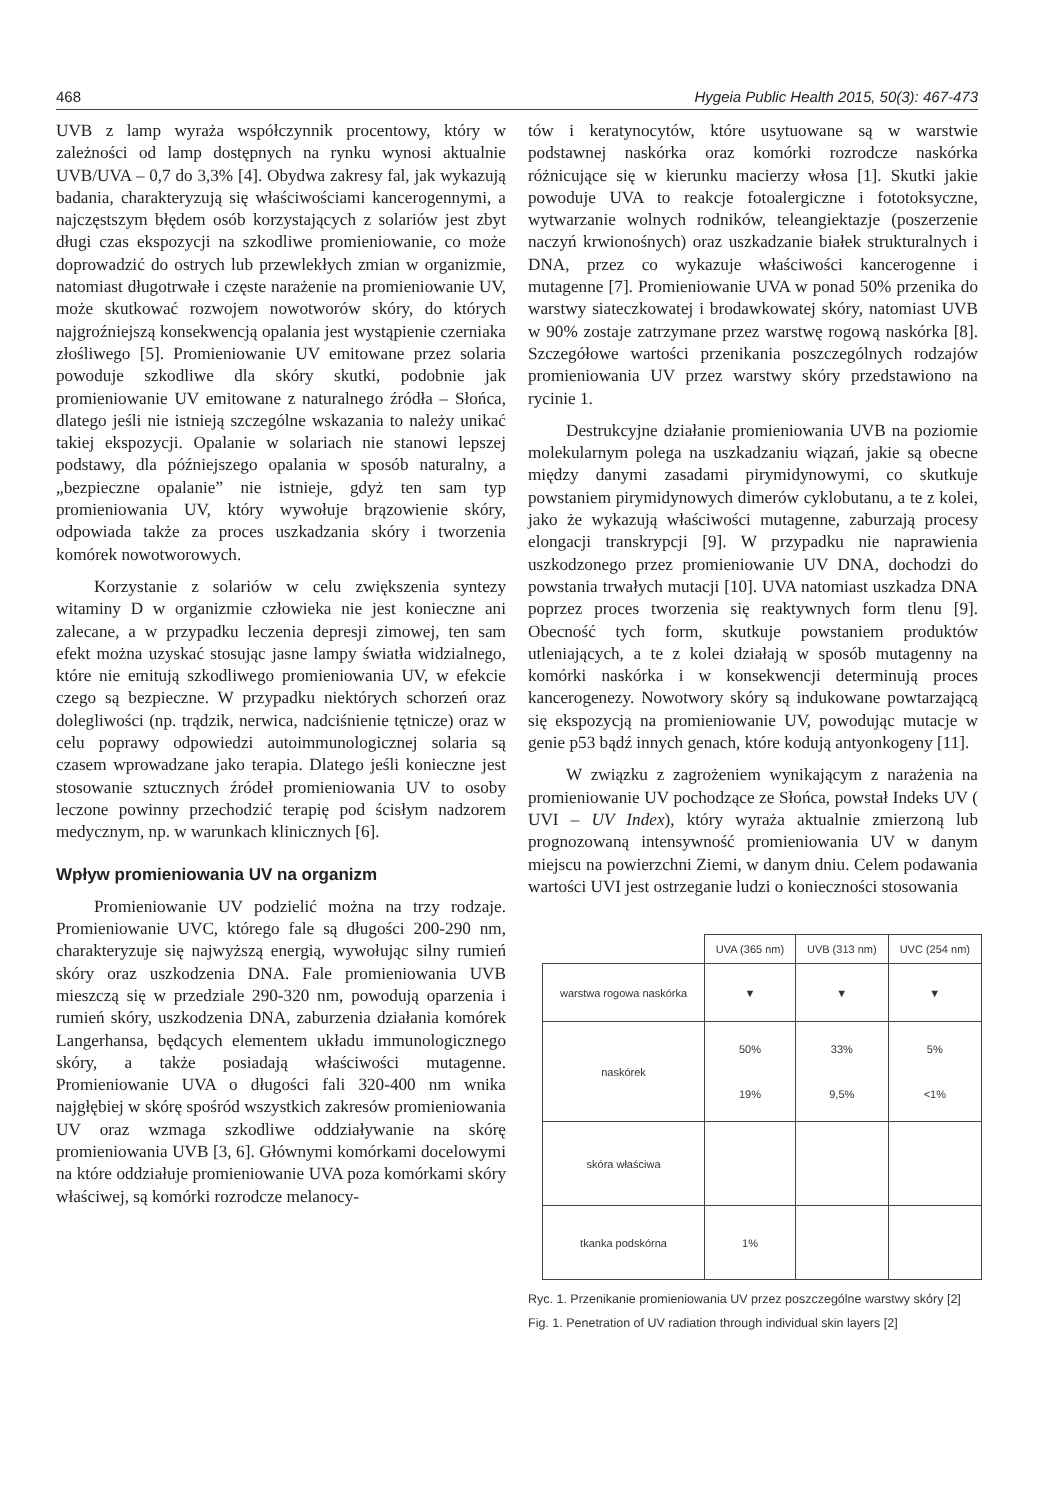468 Hygeia Public Health 2015, 50(3): 467-473
UVB z lamp wyraża współczynnik procentowy, który w zależności od lamp dostępnych na rynku wynosi aktualnie UVB/UVA – 0,7 do 3,3% [4]. Obydwa zakresy fal, jak wykazują badania, charakteryzują się właściwościami kancerogennymi, a najczęstszym błędem osób korzystających z solariów jest zbyt długi czas ekspozycji na szkodliwe promieniowanie, co może doprowadzić do ostrych lub przewlekłych zmian w organizmie, natomiast długotrwałe i częste narażenie na promieniowanie UV, może skutkować rozwojem nowotworów skóry, do których najgroźniejszą konsekwencją opalania jest wystąpienie czerniaka złośliwego [5]. Promieniowanie UV emitowane przez solaria powoduje szkodliwe dla skóry skutki, podobnie jak promieniowanie UV emitowane z naturalnego źródła – Słońca, dlatego jeśli nie istnieją szczególne wskazania to należy unikać takiej ekspozycji. Opalanie w solariach nie stanowi lepszej podstawy, dla późniejszego opalania w sposób naturalny, a „bezpieczne opalanie” nie istnieje, gdyż ten sam typ promieniowania UV, który wywołuje brązowienie skóry, odpowiada także za proces uszkadzania skóry i tworzenia komórek nowotworowych.
Korzystanie z solariów w celu zwiększenia syntezy witaminy D w organizmie człowieka nie jest konieczne ani zalecane, a w przypadku leczenia depresji zimowej, ten sam efekt można uzyskać stosując jasne lampy światła widzialnego, które nie emitują szkodliwego promieniowania UV, w efekcie czego są bezpieczne. W przypadku niektórych schorzeń oraz dolegliwości (np. trądzik, nerwica, nadciśnienie tętnicze) oraz w celu poprawy odpowiedzi autoimmunologicznej solaria są czasem wprowadzane jako terapia. Dlatego jeśli konieczne jest stosowanie sztucznych źródeł promieniowania UV to osoby leczone powinny przechodzić terapię pod ścisłym nadzorem medycznym, np. w warunkach klinicznych [6].
Wpływ promieniowania UV na organizm
Promieniowanie UV podzielić można na trzy rodzaje. Promieniowanie UVC, którego fale są długości 200-290 nm, charakteryzuje się najwyższą energią, wywołując silny rumień skóry oraz uszkodzenia DNA. Fale promieniowania UVB mieszczą się w przedziale 290-320 nm, powodują oparzenia i rumień skóry, uszkodzenia DNA, zaburzenia działania komórek Langerhansa, będących elementem układu immunologicznego skóry, a także posiadają właściwości mutagenne. Promieniowanie UVA o długości fali 320-400 nm wnika najgłębiej w skórę spośród wszystkich zakresów promieniowania UV oraz wzmaga szkodliwe oddziaływanie na skórę promieniowania UVB [3, 6]. Głównymi komórkami docelowymi na które oddziałuje promieniowanie UVA poza komórkami skóry właściwej, są komórki rozrodcze melanocy-
tów i keratynocytów, które usytuowane są w warstwie podstawnej naskórka oraz komórki rozrodcze naskórka różnicujące się w kierunku macierzy włosa [1]. Skutki jakie powoduje UVA to reakcje fotoalergiczne i fototoksyczne, wytwarzanie wolnych rodników, teleangiektazje (poszerzenie naczyń krwionośnych) oraz uszkadzanie białek strukturalnych i DNA, przez co wykazuje właściwości kancerogenne i mutagenne [7]. Promieniowanie UVA w ponad 50% przenika do warstwy siateczkowatej i brodawkowatej skóry, natomiast UVB w 90% zostaje zatrzymane przez warstwę rogową naskórka [8]. Szczegółowe wartości przenikania poszczególnych rodzajów promieniowania UV przez warstwy skóry przedstawiono na rycinie 1.
Destrukcyjne działanie promieniowania UVB na poziomie molekularnym polega na uszkadzaniu wiązań, jakie są obecne między danymi zasadami pirymidynowymi, co skutkuje powstaniem pirymidynowych dimerów cyklobutanu, a te z kolei, jako że wykazują właściwości mutagenne, zaburzają procesy elongacji transkrypcji [9]. W przypadku nie naprawienia uszkodzonego przez promieniowanie UV DNA, dochodzi do powstania trwałych mutacji [10]. UVA natomiast uszkadza DNA poprzez proces tworzenia się reaktywnych form tlenu [9]. Obecność tych form, skutkuje powstaniem produktów utleniających, a te z kolei działają w sposób mutagenny na komórki naskórka i w konsekwencji determinują proces kancerogenezy. Nowotwory skóry są indukowane powtarzającą się ekspozycją na promieniowanie UV, powodując mutacje w genie p53 bądź innych genach, które kodują antyonkogeny [11].
W związku z zagrożeniem wynikającym z narażenia na promieniowanie UV pochodzące ze Słońca, powstał Indeks UV ( UVI – UV Index), który wyraża aktualnie zmierzoną lub prognozowaną intensywność promieniowania UV w danym miejscu na powierzchni Ziemi, w danym dniu. Celem podawania wartości UVI jest ostrzeganie ludzi o konieczności stosowania
| | UVA (365 nm) | UVB (313 nm) | UVC (254 nm) |
| --- | --- | --- | --- |
| warstwa rogowa naskórka | ▼ | ▼ | ▼ |
| naskórek | 50% 19% | 33% 9,5% | 5% <1% |
| skóra właściwa | | | |
| tkanka podskórna | 1% | | |
Ryc. 1. Przenikanie promieniowania UV przez poszczególne warstwy skóry [2]
Fig. 1. Penetration of UV radiation through individual skin layers [2]